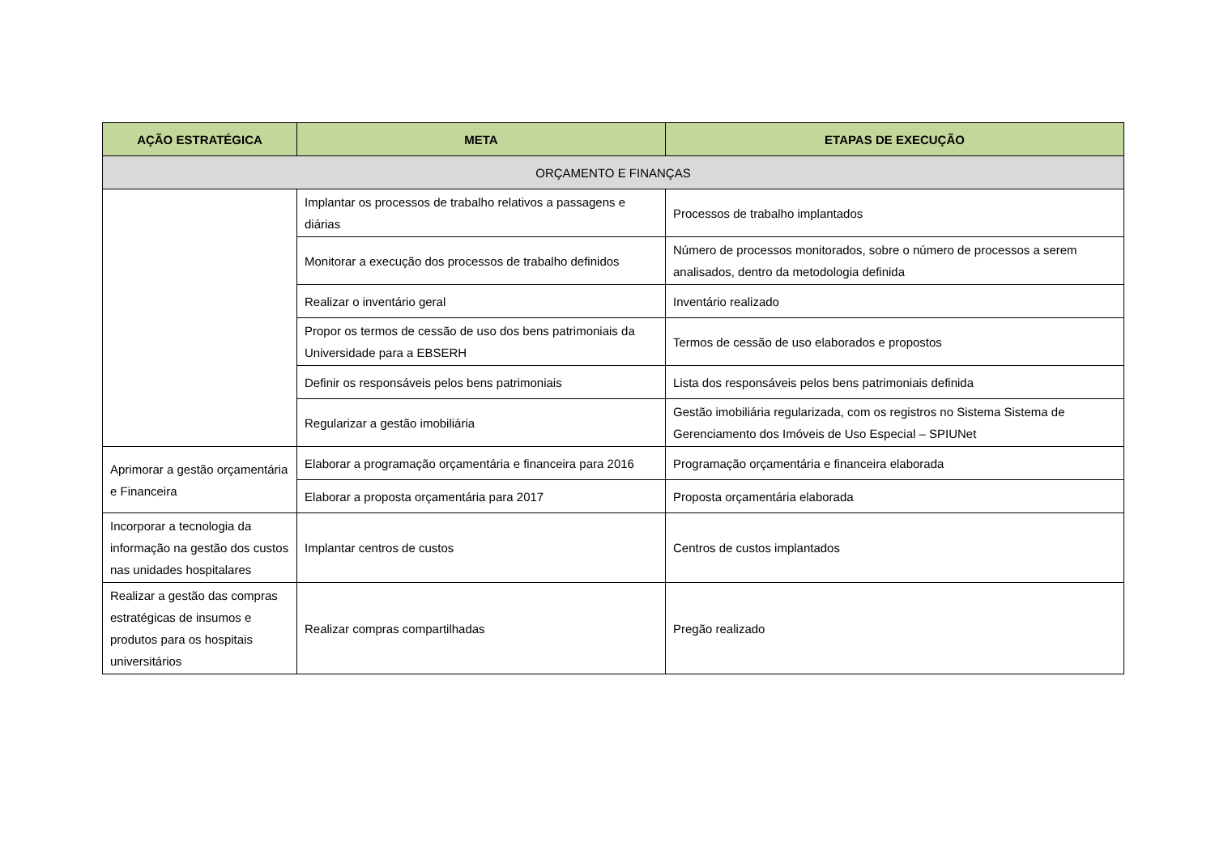| AÇÃO ESTRATÉGICA | META | ETAPAS DE EXECUÇÃO |
| --- | --- | --- |
| ORÇAMENTO E FINANÇAS | | |
| | Implantar os processos de trabalho relativos a passagens e diárias | Processos de trabalho implantados |
| | Monitorar a execução dos processos de trabalho definidos | Número de processos monitorados, sobre o número de processos a serem analisados, dentro da metodologia definida |
| | Realizar o inventário geral | Inventário realizado |
| | Propor os termos de cessão de uso dos bens patrimoniais da Universidade para a EBSERH | Termos de cessão de uso elaborados e propostos |
| | Definir os responsáveis pelos bens patrimoniais | Lista dos responsáveis pelos bens patrimoniais definida |
| | Regularizar a gestão imobiliária | Gestão imobiliária regularizada, com os registros no Sistema Sistema de Gerenciamento dos Imóveis de Uso Especial – SPIUNet |
| Aprimorar a gestão orçamentária e Financeira | Elaborar a programação orçamentária e financeira para 2016 | Programação orçamentária e financeira elaborada |
| | Elaborar a proposta orçamentária para 2017 | Proposta orçamentária elaborada |
| Incorporar a tecnologia da informação na gestão dos custos nas unidades hospitalares | Implantar centros de custos | Centros de custos implantados |
| Realizar a gestão das compras estratégicas de insumos e produtos para os hospitais universitários | Realizar compras compartilhadas | Pregão realizado |